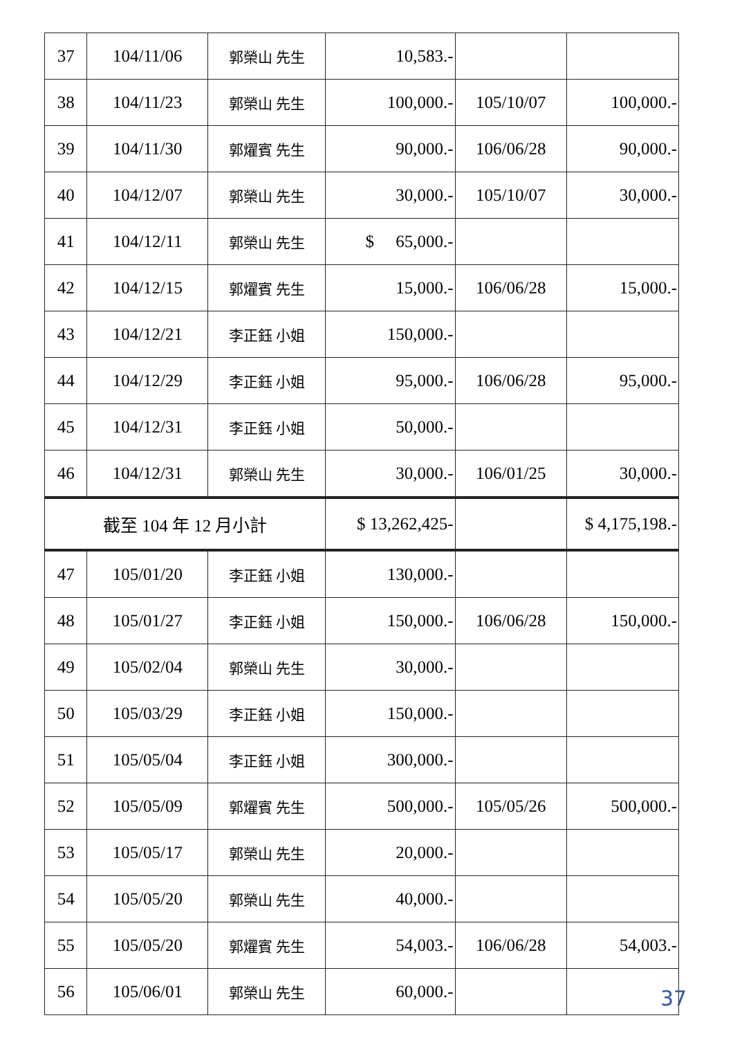| 37 | 104/11/06 | 郭榮山 先生 | 10,583.- | | |
| 38 | 104/11/23 | 郭榮山 先生 | 100,000.- | 105/10/07 | 100,000.- |
| 39 | 104/11/30 | 郭燿賓 先生 | 90,000.- | 106/06/28 | 90,000.- |
| 40 | 104/12/07 | 郭榮山 先生 | 30,000.- | 105/10/07 | 30,000.- |
| 41 | 104/12/11 | 郭榮山 先生 | $ 65,000.- | | |
| 42 | 104/12/15 | 郭燿賓 先生 | 15,000.- | 106/06/28 | 15,000.- |
| 43 | 104/12/21 | 李正鈺 小姐 | 150,000.- | | |
| 44 | 104/12/29 | 李正鈺 小姐 | 95,000.- | 106/06/28 | 95,000.- |
| 45 | 104/12/31 | 李正鈺 小姐 | 50,000.- | | |
| 46 | 104/12/31 | 郭榮山 先生 | 30,000.- | 106/01/25 | 30,000.- |
| 截至 104 年 12 月小計 | | | $ 13,262,425- | | $ 4,175,198.- |
| 47 | 105/01/20 | 李正鈺 小姐 | 130,000.- | | |
| 48 | 105/01/27 | 李正鈺 小姐 | 150,000.- | 106/06/28 | 150,000.- |
| 49 | 105/02/04 | 郭榮山 先生 | 30,000.- | | |
| 50 | 105/03/29 | 李正鈺 小姐 | 150,000.- | | |
| 51 | 105/05/04 | 李正鈺 小姐 | 300,000.- | | |
| 52 | 105/05/09 | 郭燿賓 先生 | 500,000.- | 105/05/26 | 500,000.- |
| 53 | 105/05/17 | 郭榮山 先生 | 20,000.- | | |
| 54 | 105/05/20 | 郭榮山 先生 | 40,000.- | | |
| 55 | 105/05/20 | 郭燿賓 先生 | 54,003.- | 106/06/28 | 54,003.- |
| 56 | 105/06/01 | 郭榮山 先生 | 60,000.- | | |
37